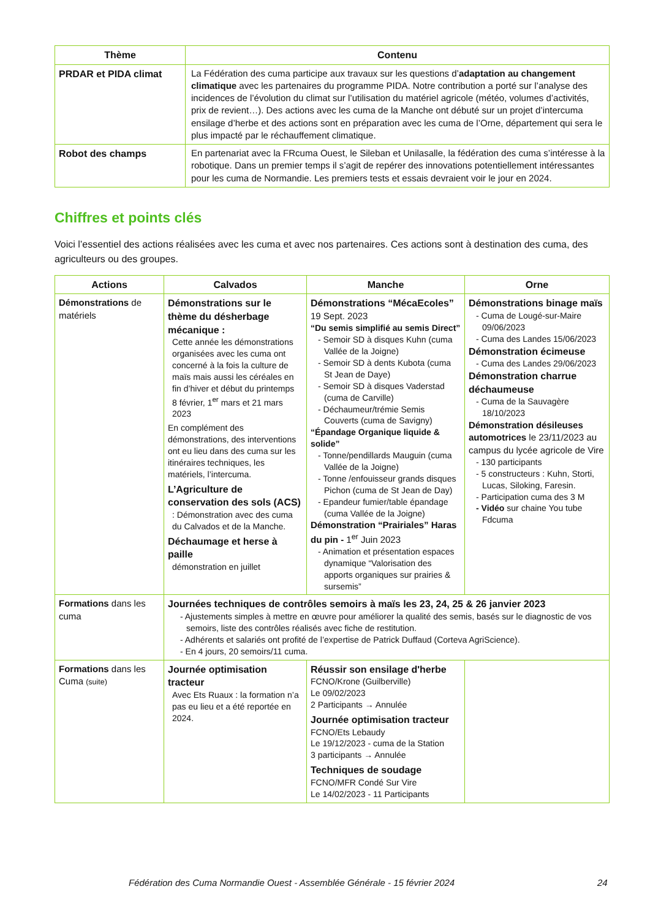| Thème | Contenu |
| --- | --- |
| PRDAR et PIDA climat | La Fédération des cuma participe aux travaux sur les questions d’ adaptation au changement climatique avec les partenaires du programme PIDA. Notre contribution a porté sur l’analyse des incidences de l’évolution du climat sur l’utilisation du matériel agricole (météo, volumes d’activités, prix de revient…). Des actions avec les cuma de la Manche ont débuté sur un projet d’intercuma ensilage d’herbe et des actions sont en préparation avec les cuma de l’Orne, département qui sera le plus impacté par le réchauffement climatique. |
| Robot des champs | En partenariat avec la FRcuma Ouest, le Sileban et Unilasalle, la fédération des cuma s’intéresse à la robotique. Dans un premier temps il s’agit de repérer des innovations potentiellement intéressantes pour les cuma de Normandie. Les premiers tests et essais devraient voir le jour en 2024. |
Chiffres et points clés
Voici l’essentiel des actions réalisées avec les cuma et avec nos partenaires. Ces actions sont à destination des cuma, des agriculteurs ou des groupes.
| Actions | Calvados | Manche | Orne |
| --- | --- | --- | --- |
| Démonstrations de matériels | Démonstrations sur le thème du désherbage mécanique : Cette année les démonstrations organisées avec les cuma ont concerné à la fois la culture de maïs mais aussi les céréales en fin d’hiver et début du printemps 8 février, 1<sup>er</sup> mars et 21 mars 2023 En complément des démonstrations, des interventions ont eu lieu dans des cuma sur les itinéraires techniques, les matériels, l’intercuma. L’Agriculture de conservation des sols (ACS) : Démonstration avec des cuma du Calvados et de la Manche. Déchaumage et herse à paille démonstration en juillet | Démonstrations “MécaEcoles” 19 Sept. 2023 “Du semis simplifié au semis Direct” - Semoir SD à disques Kuhn (cuma Vallée de la Joigne) - Semoir SD à dents Kubota (cuma St Jean de Daye) - Semoir SD à disques Vaderstad (cuma de Carville) - Déchaumeur/trémie Semis Couverts (cuma de Savigny) “Épandage Organique liquide & solide” - Tonne/pendillards Mauguin (cuma Vallée de la Joigne) - Tonne /enfouisseur grands disques Pichon (cuma de St Jean de Day) - Epandeur fumier/table épandage (cuma Vallée de la Joigne) Démonstration “Prairiales” Haras du pin - 1<sup>er</sup> Juin 2023 - Animation et présentation espaces dynamique “Valorisation des apports organiques sur prairies & sursemis” | Démonstrations binage maïs - Cuma de Lougé-sur-Maire 09/06/2023 - Cuma des Landes 15/06/2023 Démonstration écimeuse - Cuma des Landes 29/06/2023 Démonstration charrue déchaumeuse - Cuma de la Sauvagère 18/10/2023 Démonstration désileuses automotrices le 23/11/2023 au campus du lycée agricole de Vire - 130 participants - 5 constructeurs : Kuhn, Storti, Lucas, Siloking, Faresin. - Participation cuma des 3 M - Vidéo sur chaine You tube Fdcuma |
| Formations dans les cuma | Journées techniques de contrôles semoirs à maïs les 23, 24, 25 & 26 janvier 2023 - Ajustements simples à mettre en œuvre pour améliorer la qualité des semis, basés sur le diagnostic de vos semoirs, liste des contrôles réalisés avec fiche de restitution. - Adhérents et salariés ont profité de l’expertise de Patrick Duffaud (Corteva AgriScience). - En 4 jours, 20 semoirs/11 cuma. | | |
| Formations dans les Cuma (suite) | Journée optimisation tracteur Avec Ets Ruaux : la formation n’a pas eu lieu et a été reportée en 2024. | Réussir son ensilage d'herbe FCNO/Krone (Guilberville) Le 09/02/2023 2 Participants → Annulée Journée optimisation tracteur FCNO/Ets Lebaudy Le 19/12/2023 - cuma de la Station 3 participants → Annulée Techniques de soudage FCNO/MFR Condé Sur Vire Le 14/02/2023 - 11 Participants | |
Fédération des Cuma Normandie Ouest - Assemblée Générale - 15 février 2024 24